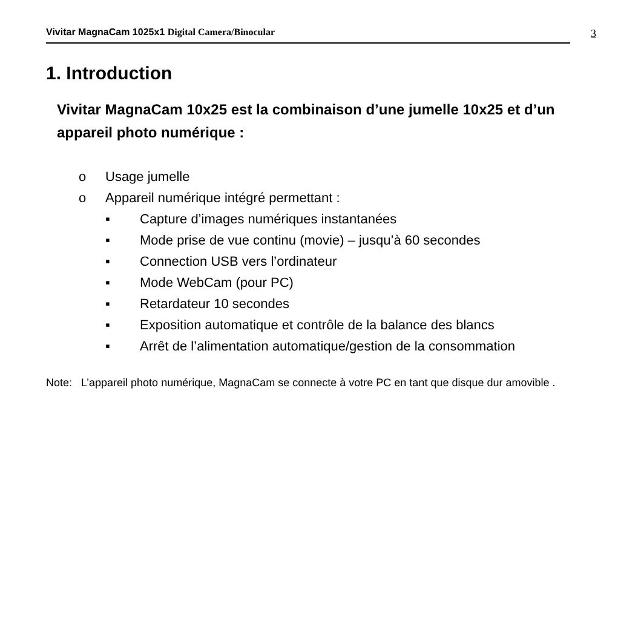Vivitar MagnaCam 1025x1 Digital Camera/Binocular
3
1. Introduction
Vivitar MagnaCam 10x25 est la combinaison d’une jumelle 10x25 et d’un appareil photo numérique :
o Usage jumelle
o Appareil numérique intégré permettant :
▪ Capture d’images numériques instantanées
▪ Mode prise de vue continu (movie) – jusqu’à 60 secondes
▪ Connection USB vers l’ordinateur
▪ Mode WebCam (pour PC)
▪ Retardateur 10 secondes
▪ Exposition automatique et contrôle de la balance des blancs
▪ Arrêt de l’alimentation automatique/gestion de la consommation
Note: L’appareil photo numérique, MagnaCam se connecte à votre PC en tant que disque dur amovible .